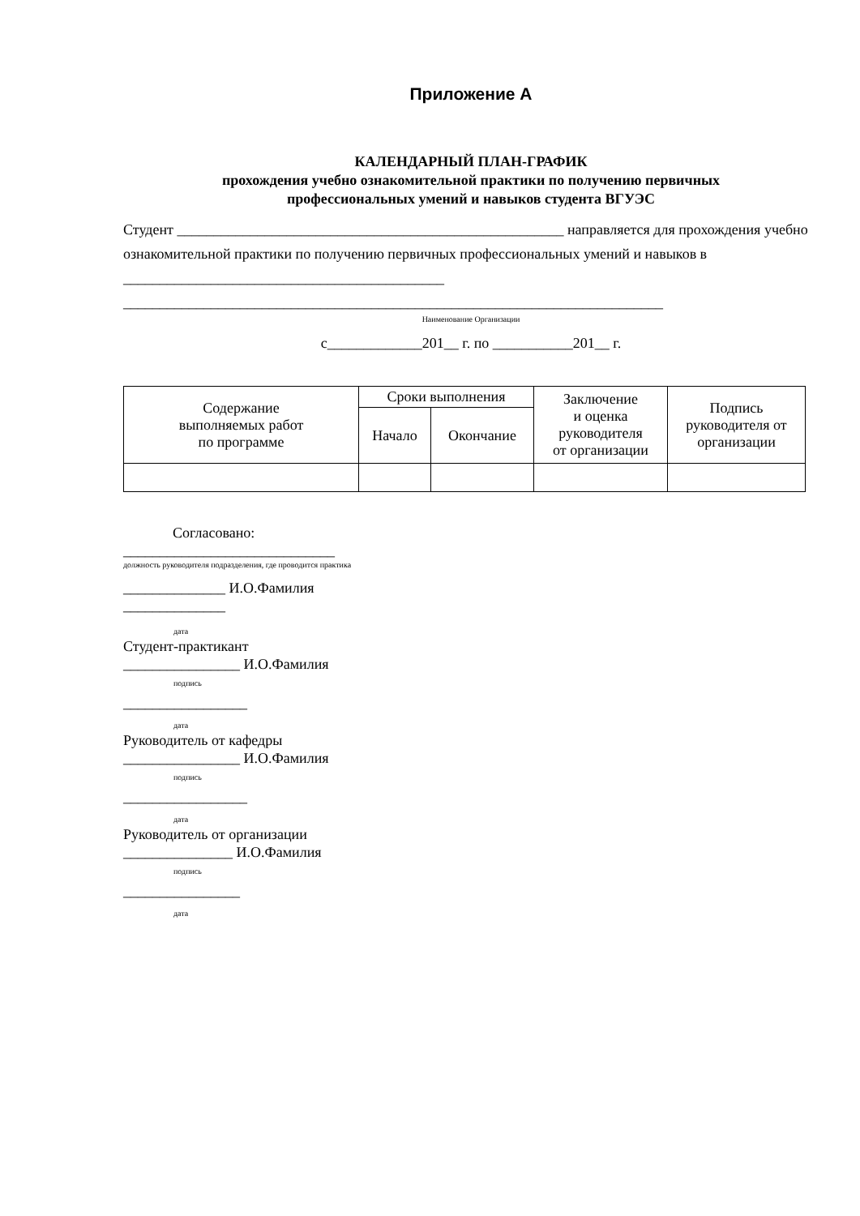Приложение А
КАЛЕНДАРНЫЙ ПЛАН-ГРАФИК
прохождения учебно ознакомительной практики по получению первичных
профессиональных умений и навыков студента ВГУЭС
Студент _____________________________________________________ направляется для прохождения учебно ознакомительной практики по получению первичных профессиональных умений и навыков в ____________________________________________
__________________________________________________________________________
Наименование Организации
с_____________201__ г. по ___________201__ г.
| Содержание выполняемых работ по программе | Сроки выполнения | | Заключение и оценка руководителя от организации | Подпись руководителя от организации |
| --- | --- | --- | --- | --- |
| | Начало | Окончание | | |
Согласовано:
_____________________________
должность руководителя подразделения, где проводится практика
______________ И.О.Фамилия
______________
дата
Студент-практикант
________________ И.О.Фамилия
подпись
_________________
дата
Руководитель от кафедры
________________ И.О.Фамилия
подпись
_________________
дата
Руководитель от организации
_______________ И.О.Фамилия
подпись
________________
дата